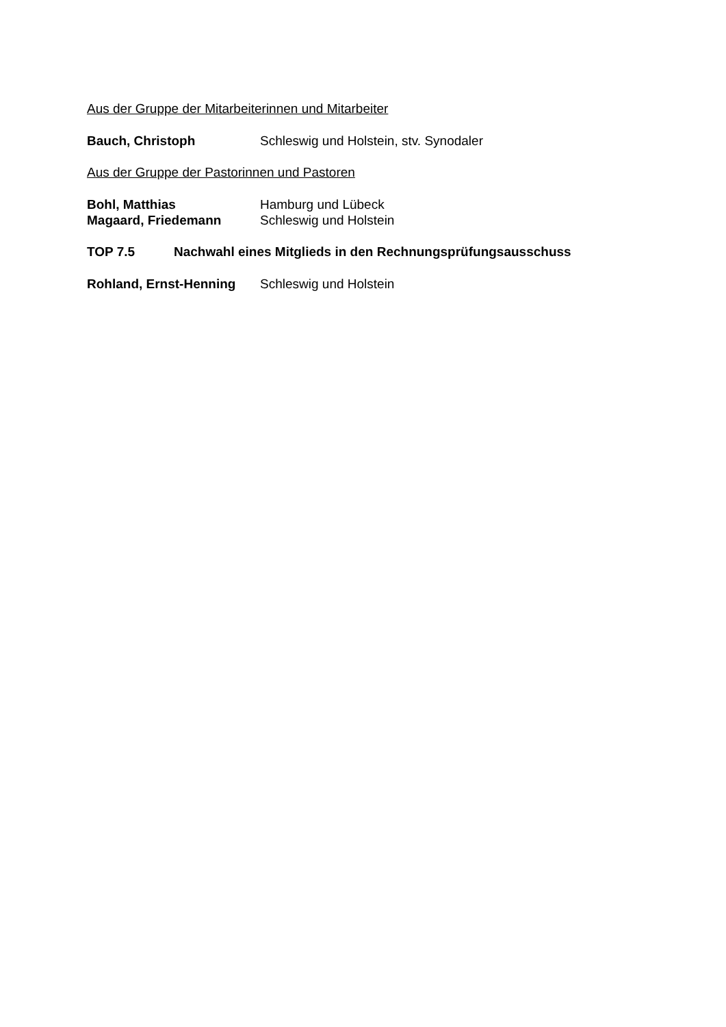Aus der Gruppe der Mitarbeiterinnen und Mitarbeiter
Bauch, Christoph Schleswig und Holstein, stv. Synodaler
Aus der Gruppe der Pastorinnen und Pastoren
Bohl, Matthias Hamburg und Lübeck
Magaard, Friedemann Schleswig und Holstein
TOP 7.5 Nachwahl eines Mitglieds in den Rechnungsprüfungsausschuss
Rohland, Ernst-Henning Schleswig und Holstein